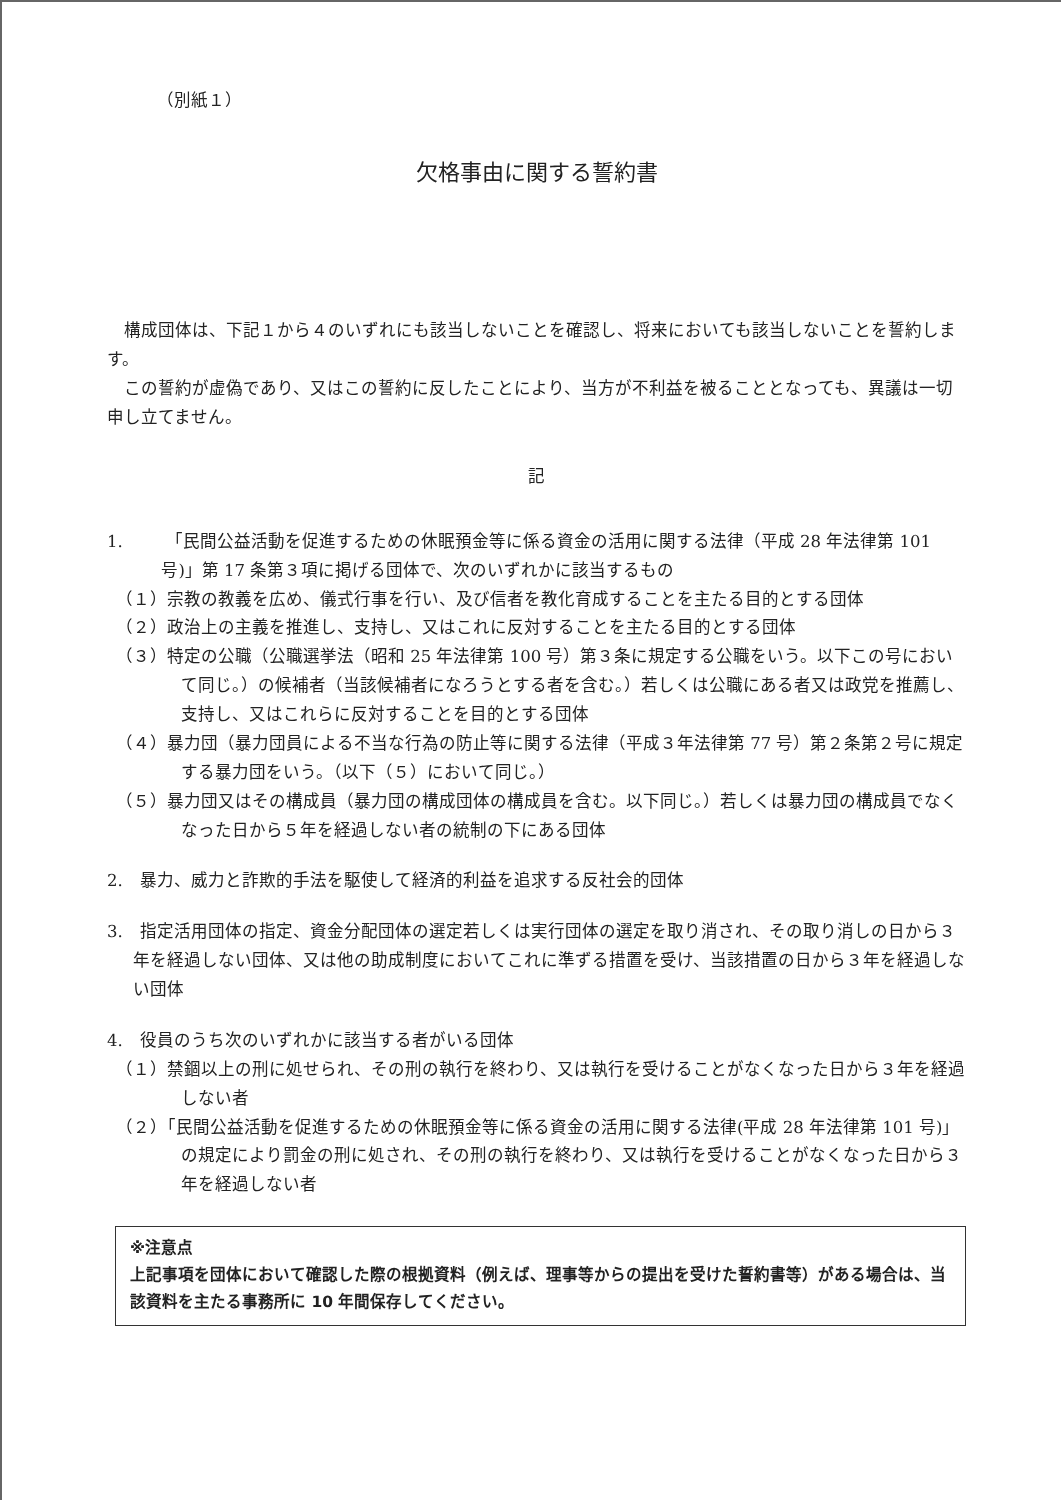（別紙１）
欠格事由に関する誓約書
構成団体は、下記１から４のいずれにも該当しないことを確認し、将来においても該当しないことを誓約します。
この誓約が虚偽であり、又はこの誓約に反したことにより、当方が不利益を被ることとなっても、異議は一切申し立てません。
記
1.　　　「民間公益活動を促進するための休眠預金等に係る資金の活用に関する法律（平成 28 年法律第 101 号)」第 17 条第３項に掲げる団体で、次のいずれかに該当するもの
　（１）宗教の教義を広め、儀式行事を行い、及び信者を教化育成することを主たる目的とする団体
　（２）政治上の主義を推進し、支持し、又はこれに反対することを主たる目的とする団体
　（３）特定の公職（公職選挙法（昭和 25 年法律第 100 号）第３条に規定する公職をいう。以下この号において同じ。）の候補者（当該候補者になろうとする者を含む。）若しくは公職にある者又は政党を推薦し、支持し、又はこれらに反対することを目的とする団体
　（４）暴力団（暴力団員による不当な行為の防止等に関する法律（平成３年法律第 77 号）第２条第２号に規定する暴力団をいう。（以下（５）において同じ。）
　（５）暴力団又はその構成員（暴力団の構成団体の構成員を含む。以下同じ。）若しくは暴力団の構成員でなくなった日から５年を経過しない者の統制の下にある団体
2.　暴力、威力と詐欺的手法を駆使して経済的利益を追求する反社会的団体
3.　指定活用団体の指定、資金分配団体の選定若しくは実行団体の選定を取り消され、その取り消しの日から３年を経過しない団体、又は他の助成制度においてこれに準ずる措置を受け、当該措置の日から３年を経過しない団体
4.　役員のうち次のいずれかに該当する者がいる団体
　（１）禁錮以上の刑に処せられ、その刑の執行を終わり、又は執行を受けることがなくなった日から３年を経過しない者
　（２）「民間公益活動を促進するための休眠預金等に係る資金の活用に関する法律(平成 28 年法律第 101 号)」の規定により罰金の刑に処され、その刑の執行を終わり、又は執行を受けることがなくなった日から３年を経過しない者
※注意点
上記事項を団体において確認した際の根拠資料（例えば、理事等からの提出を受けた誓約書等）がある場合は、当該資料を主たる事務所に 10 年間保存してください。